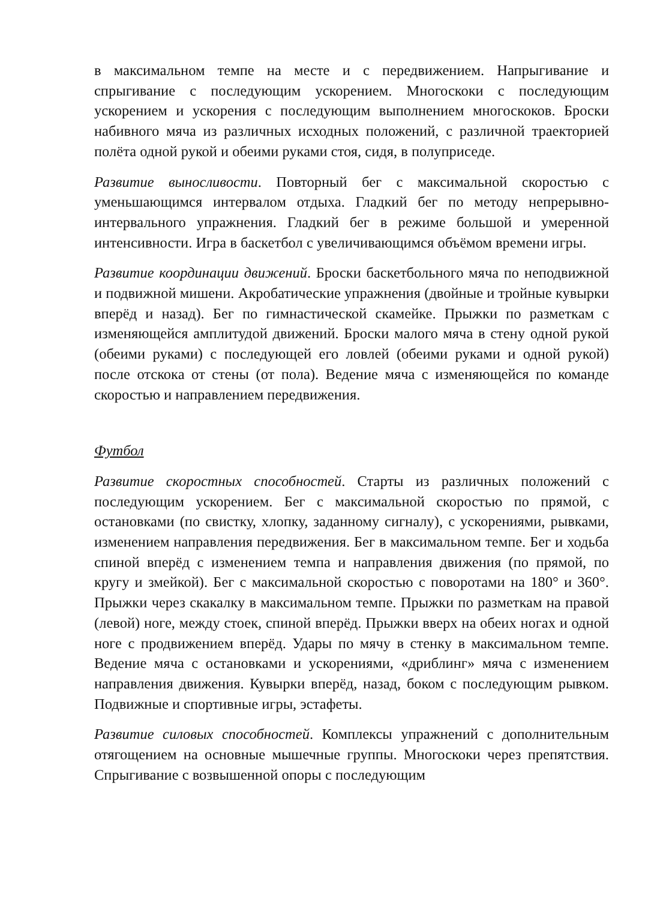в максимальном темпе на месте и с передвижением. Напрыгивание и спрыгивание с последующим ускорением. Многоскоки с последующим ускорением и ускорения с последующим выполнением многоскоков. Броски набивного мяча из различных исходных положений, с различной траекторией полёта одной рукой и обеими руками стоя, сидя, в полуприседе.
Развитие выносливости. Повторный бег с максимальной скоростью с уменьшающимся интервалом отдыха. Гладкий бег по методу непрерывно-интервального упражнения. Гладкий бег в режиме большой и умеренной интенсивности. Игра в баскетбол с увеличивающимся объёмом времени игры.
Развитие координации движений. Броски баскетбольного мяча по неподвижной и подвижной мишени. Акробатические упражнения (двойные и тройные кувырки вперёд и назад). Бег по гимнастической скамейке. Прыжки по разметкам с изменяющейся амплитудой движений. Броски малого мяча в стену одной рукой (обеими руками) с последующей его ловлей (обеими руками и одной рукой) после отскока от стены (от пола). Ведение мяча с изменяющейся по команде скоростью и направлением передвижения.
Футбол
Развитие скоростных способностей. Старты из различных положений с последующим ускорением. Бег с максимальной скоростью по прямой, с остановками (по свистку, хлопку, заданному сигналу), с ускорениями, рывками, изменением направления передвижения. Бег в максимальном темпе. Бег и ходьба спиной вперёд с изменением темпа и направления движения (по прямой, по кругу и змейкой). Бег с максимальной скоростью с поворотами на 180° и 360°. Прыжки через скакалку в максимальном темпе. Прыжки по разметкам на правой (левой) ноге, между стоек, спиной вперёд. Прыжки вверх на обеих ногах и одной ноге с продвижением вперёд. Удары по мячу в стенку в максимальном темпе. Ведение мяча с остановками и ускорениями, «дриблинг» мяча с изменением направления движения. Кувырки вперёд, назад, боком с последующим рывком. Подвижные и спортивные игры, эстафеты.
Развитие силовых способностей. Комплексы упражнений с дополнительным отягощением на основные мышечные группы. Многоскоки через препятствия. Спрыгивание с возвышенной опоры с последующим